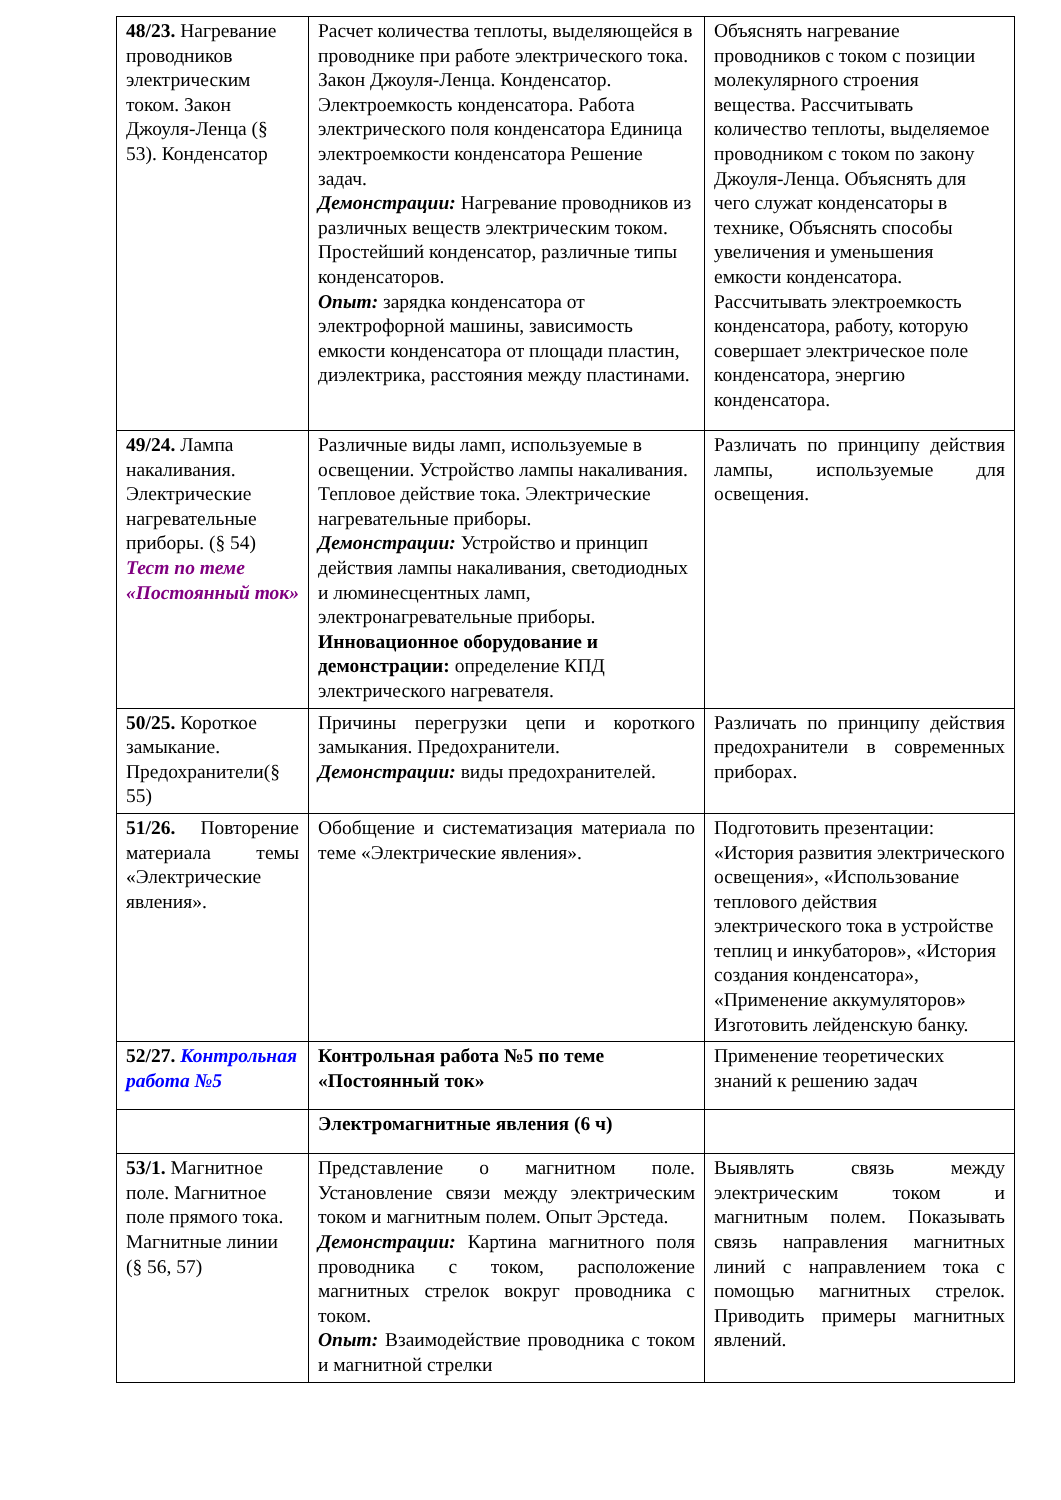| 48/23. Нагревание проводников электрическим током. Закон Джоуля-Ленца (§ 53). Конденсатор | Расчет количества теплоты, выделяющейся в проводнике при работе электрического тока. Закон Джоуля-Ленца. Конденсатор. Электроемкость конденсатора. Работа электрического поля конденсатора Единица электроемкости конденсатора Решение задач. Демонстрации: Нагревание проводников из различных веществ электрическим током. Простейший конденсатор, различные типы конденсаторов. Опыт: зарядка конденсатора от электрофорной машины, зависимость емкости конденсатора от площади пластин, диэлектрика, расстояния между пластинами. | Объяснять нагревание проводников с током с позиции молекулярного строения вещества. Рассчитывать количество теплоты, выделяемое проводником с током по закону Джоуля-Ленца. Объяснять для чего служат конденсаторы в технике, Объяснять способы увеличения и уменьшения емкости конденсатора. Рассчитывать электроемкость конденсатора, работу, которую совершает электрическое поле конденсатора, энергию конденсатора. |
| 49/24. Лампа накаливания. Электрические нагревательные приборы. (§ 54) Тест по теме «Постоянный ток» | Различные виды ламп, используемые в освещении. Устройство лампы накаливания. Тепловое действие тока. Электрические нагревательные приборы. Демонстрации: Устройство и принцип действия лампы накаливания, светодиодных и люминесцентных ламп, электронагревательные приборы. Инновационное оборудование и демонстрации: определение КПД электрического нагревателя. | Различать по принципу действия лампы, используемые для освещения. |
| 50/25. Короткое замыкание. Предохранители(§ 55) | Причины перегрузки цепи и короткого замыкания. Предохранители. Демонстрации: виды предохранителей. | Различать по принципу действия предохранители в современных приборах. |
| 51/26. Повторение материала темы «Электрические явления». | Обобщение и систематизация материала по теме «Электрические явления». | Подготовить презентации: «История развития электрического освещения», «Использование теплового действия электрического тока в устройстве теплиц и инкубаторов», «История создания конденсатора», «Применение аккумуляторов» Изготовить лейденскую банку. |
| 52/27. Контрольная работа №5 | Контрольная работа №5 по теме «Постоянный ток» | Применение теоретических знаний к решению задач |
| | Электромагнитные явления (6 ч) | |
| 53/1. Магнитное поле. Магнитное поле прямого тока. Магнитные линии (§ 56, 57) | Представление о магнитном поле. Установление связи между электрическим током и магнитным полем. Опыт Эрстеда. Демонстрации: Картина магнитного поля проводника с током, расположение магнитных стрелок вокруг проводника с током. Опыт: Взаимодействие проводника с током и магнитной стрелки | Выявлять связь между электрическим током и магнитным полем. Показывать связь направления магнитных линий с направлением тока с помощью магнитных стрелок. Приводить примеры магнитных явлений. |